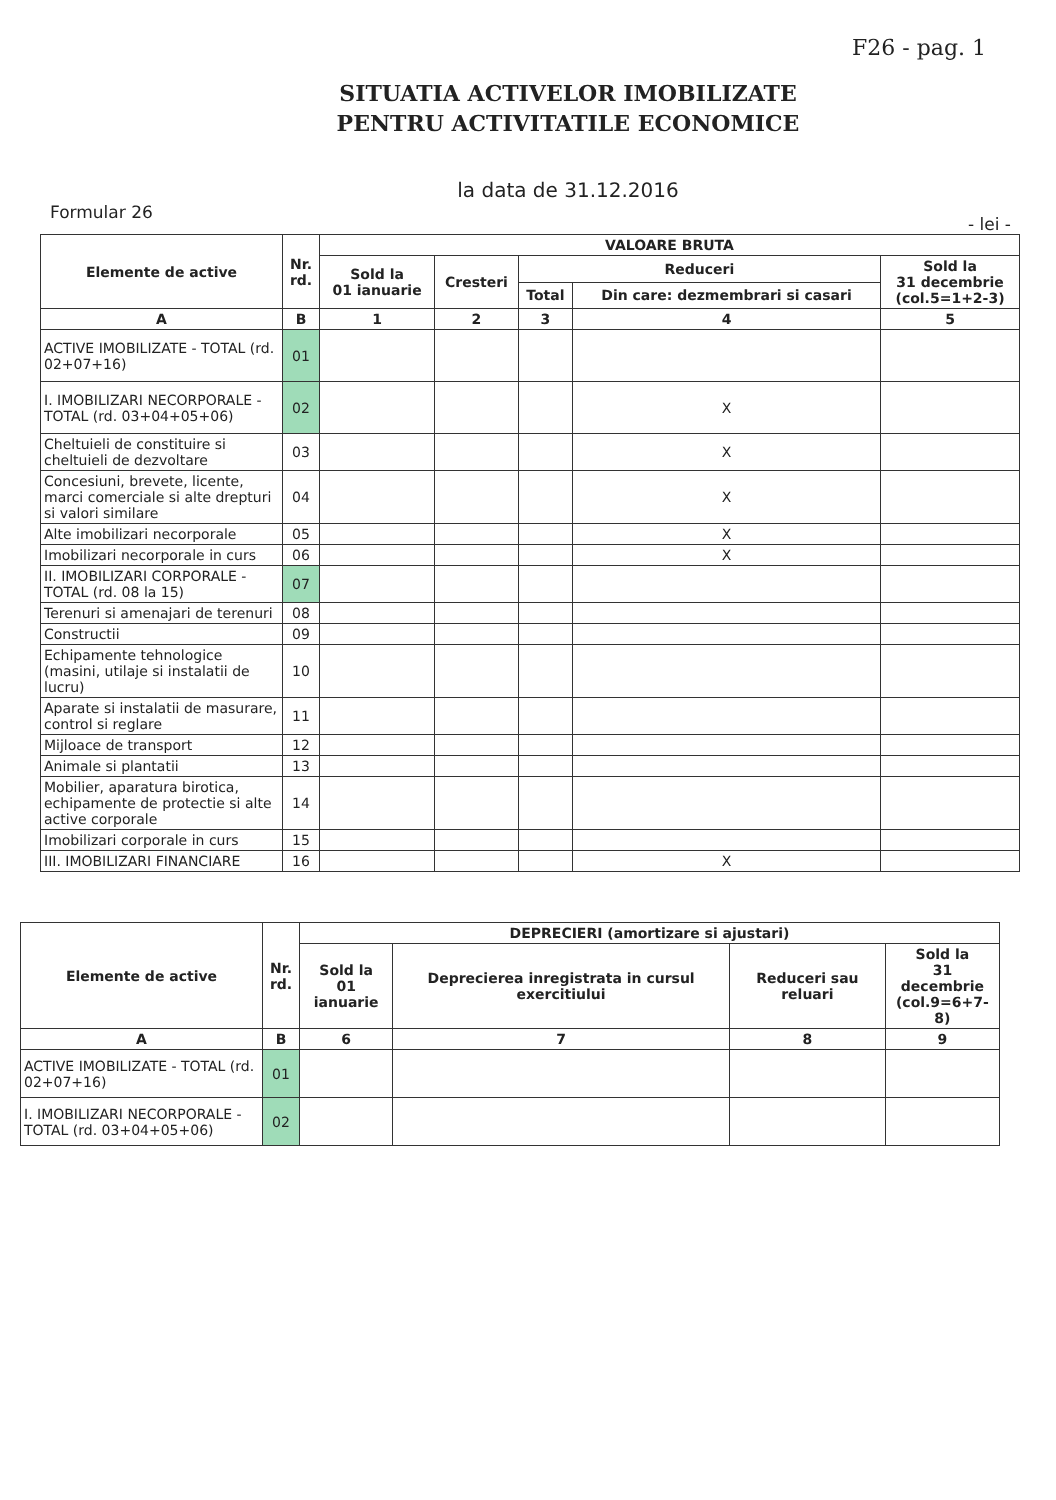F26 - pag. 1
SITUATIA ACTIVELOR IMOBILIZATE
PENTRU ACTIVITATILE ECONOMICE
la data de 31.12.2016
Formular 26 - lei -
| Elemente de active | Nr. rd. | VALOARE BRUTA | | | | |
| --- | --- | --- | --- | --- | --- | --- |
| | | Sold la 01 ianuarie | Cresteri | Reduceri | | Sold la 31 decembrie (col.5=1+2-3) |
| | | | | Total | Din care: dezmembrari si casari | |
| A | B | 1 | 2 | 3 | 4 | 5 |
| ACTIVE IMOBILIZATE - TOTAL (rd. 02+07+16) | 01 | | | | | |
| I. IMOBILIZARI NECORPORALE - TOTAL (rd. 03+04+05+06) | 02 | | | | X | |
| Cheltuieli de constituire si cheltuieli de dezvoltare | 03 | | | | X | |
| Concesiuni, brevete, licente, marci comerciale si alte drepturi si valori similare | 04 | | | | X | |
| Alte imobilizari necorporale | 05 | | | | X | |
| Imobilizari necorporale in curs | 06 | | | | X | |
| II. IMOBILIZARI CORPORALE - TOTAL (rd. 08 la 15) | 07 | | | | | |
| Terenuri si amenajari de terenuri | 08 | | | | | |
| Constructii | 09 | | | | | |
| Echipamente tehnologice (masini, utilaje si instalatii de lucru) | 10 | | | | | |
| Aparate si instalatii de masurare, control si reglare | 11 | | | | | |
| Mijloace de transport | 12 | | | | | |
| Animale si plantatii | 13 | | | | | |
| Mobilier, aparatura birotica, echipamente de protectie si alte active corporale | 14 | | | | | |
| Imobilizari corporale in curs | 15 | | | | | |
| III. IMOBILIZARI FINANCIARE | 16 | | | | X | |
| Elemente de active | Nr. rd. | DEPRECIERI (amortizare si ajustari) | | | |
| --- | --- | --- | --- | --- | --- |
| | | Sold la 01 ianuarie | Deprecierea inregistrata in cursul exercitiului | Reduceri sau reluari | Sold la 31 decembrie (col.9=6+7-8) |
| A | B | 6 | 7 | 8 | 9 |
| ACTIVE IMOBILIZATE - TOTAL (rd. 02+07+16) | 01 | | | | |
| I. IMOBILIZARI NECORPORALE - TOTAL (rd. 03+04+05+06) | 02 | | | | |